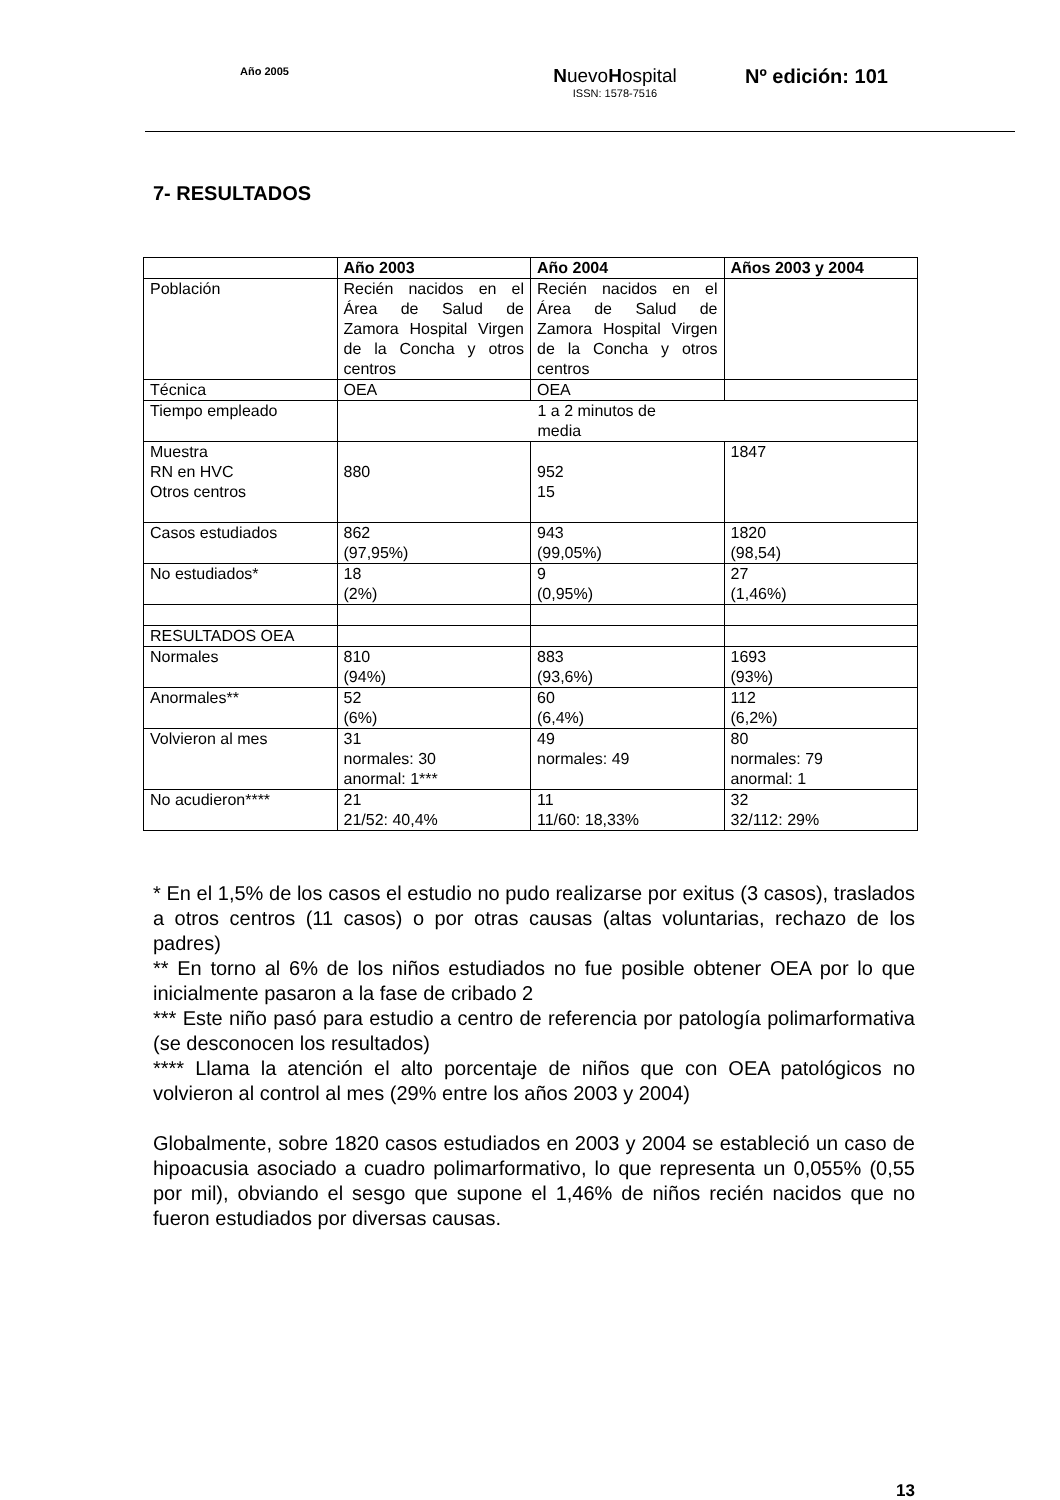Año 2005
NuevoHospital
ISSN: 1578-7516
Nº edición: 101
7- RESULTADOS
| | Año 2003 | Año 2004 | Años 2003 y 2004 |
| --- | --- | --- | --- |
| Población | Recién nacidos en el Área de Salud de Zamora Hospital Virgen de la Concha y otros centros | Recién nacidos en el Área de Salud de Zamora Hospital Virgen de la Concha y otros centros | |
| Técnica | OEA | OEA | |
| Tiempo empleado | 1 a 2 minutos de media | | |
| Muestra RN en HVC Otros centros | 880 | 952 15 | 1847 |
| Casos estudiados | 862 (97,95%) | 943 (99,05%) | 1820 (98,54) |
| No estudiados* | 18 (2%) | 9 (0,95%) | 27 (1,46%) |
| RESULTADOS OEA | | | |
| Normales | 810 (94%) | 883 (93,6%) | 1693 (93%) |
| Anormales** | 52 (6%) | 60 (6,4%) | 112 (6,2%) |
| Volvieron al mes | 31 normales: 30 anormal: 1*** | 49 normales: 49 | 80 normales: 79 anormal: 1 |
| No acudieron**** | 21 21/52: 40,4% | 11 11/60: 18,33% | 32 32/112: 29% |
* En el 1,5% de los casos el estudio no pudo realizarse por exitus (3 casos), traslados a otros centros (11 casos) o por otras causas (altas voluntarias, rechazo de los padres)
** En torno al 6% de los niños estudiados no fue posible obtener OEA por lo que inicialmente pasaron a la fase de cribado 2
*** Este niño pasó para estudio a centro de referencia por patología polimarformativa (se desconocen los resultados)
**** Llama la atención el alto porcentaje de niños que con OEA patológicos no volvieron al control al mes (29% entre los años 2003 y 2004)
Globalmente, sobre 1820 casos estudiados en 2003 y 2004 se estableció un caso de hipoacusia asociado a cuadro polimarformativo, lo que representa un 0,055% (0,55 por mil), obviando el sesgo que supone el 1,46% de niños recién nacidos que no fueron estudiados por diversas causas.
13